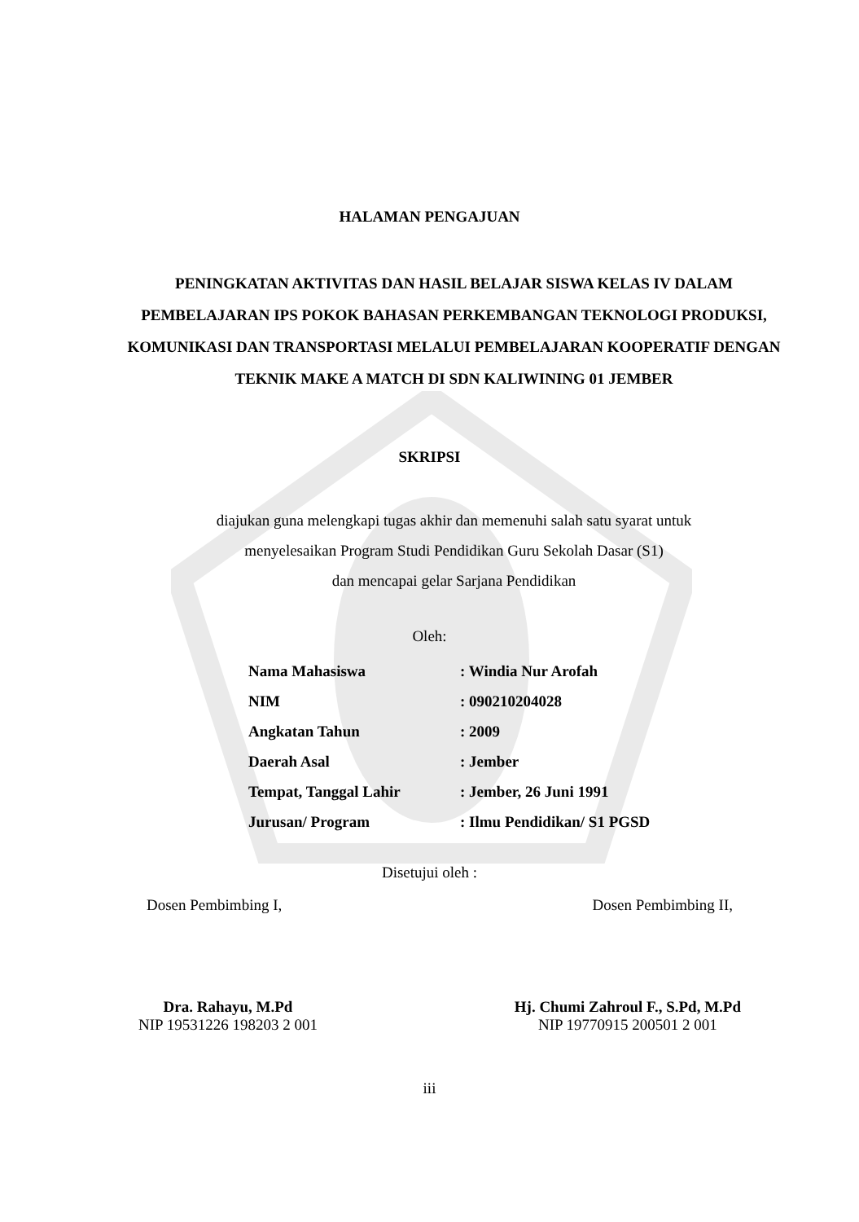HALAMAN PENGAJUAN
PENINGKATAN AKTIVITAS DAN HASIL BELAJAR SISWA KELAS IV DALAM PEMBELAJARAN IPS POKOK BAHASAN PERKEMBANGAN TEKNOLOGI PRODUKSI, KOMUNIKASI DAN TRANSPORTASI MELALUI PEMBELAJARAN KOOPERATIF DENGAN TEKNIK MAKE A MATCH DI SDN KALIWINING 01 JEMBER
SKRIPSI
diajukan guna melengkapi tugas akhir dan memenuhi salah satu syarat untuk
menyelesaikan Program Studi Pendidikan Guru Sekolah Dasar (S1)
dan mencapai gelar Sarjana Pendidikan
Oleh:
| Nama Mahasiswa | : Windia Nur Arofah |
| NIM | : 090210204028 |
| Angkatan Tahun | : 2009 |
| Daerah Asal | : Jember |
| Tempat, Tanggal Lahir | : Jember, 26 Juni 1991 |
| Jurusan/ Program | : Ilmu Pendidikan/ S1 PGSD |
Disetujui oleh :
Dosen Pembimbing I, Dosen Pembimbing II,
Dra. Rahayu, M.Pd
NIP 19531226 198203 2 001
Hj. Chumi Zahroul F., S.Pd, M.Pd
NIP 19770915 200501 2 001
iii